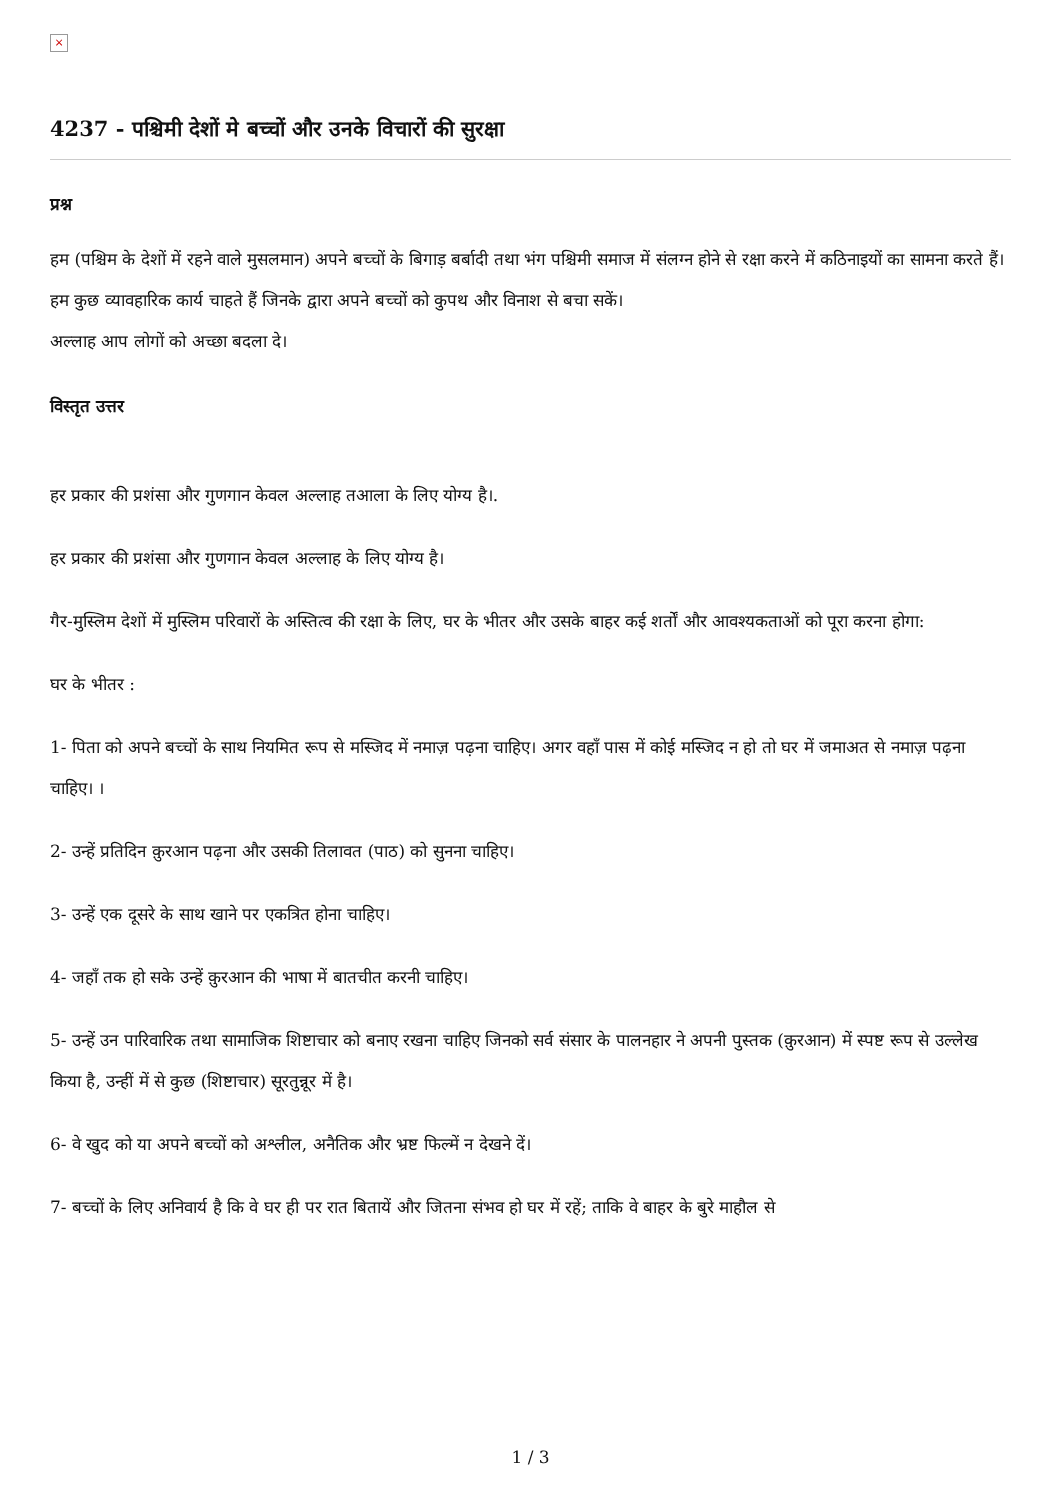×
4237 - पश्चिमी देशों मे बच्चों और उनके विचारों की सुरक्षा
प्रश्न
हम (पश्चिम के देशों में रहने वाले मुसलमान) अपने बच्चों के बिगाड़ बर्बादी तथा भंग पश्चिमी समाज में संलग्न होने से रक्षा करने में कठिनाइयों का सामना करते हैं। हम कुछ व्यावहारिक कार्य चाहते हैं जिनके द्वारा अपने बच्चों को कुपथ और विनाश से बचा सकें।
अल्लाह आप लोगों को अच्छा बदला दे।
विस्तृत उत्तर
हर प्रकार की प्रशंसा और गुणगान केवल अल्लाह तआला के लिए योग्य है।.
हर प्रकार की प्रशंसा और गुणगान केवल अल्लाह के लिए योग्य है।
गैर-मुस्लिम देशों में मुस्लिम परिवारों के अस्तित्व की रक्षा के लिए, घर के भीतर और उसके बाहर कई शर्तों और आवश्यकताओं को पूरा करना होगा:
घर के भीतर :
1- पिता को अपने बच्चों के साथ नियमित रूप से मस्जिद में नमाज़ पढ़ना चाहिए। अगर वहाँ पास में कोई मस्जिद न हो तो घर में जमाअत से नमाज़ पढ़ना चाहिए। ।
2- उन्हें प्रतिदिन क़ुरआन पढ़ना और उसकी तिलावत (पाठ) को सुनना चाहिए।
3- उन्हें एक दूसरे के साथ खाने पर एकत्रित होना चाहिए।
4- जहाँ तक हो सके उन्हें क़ुरआन की भाषा में बातचीत करनी चाहिए।
5- उन्हें उन पारिवारिक तथा सामाजिक शिष्टाचार को बनाए रखना चाहिए जिनको सर्व संसार के पालनहार ने अपनी पुस्तक (क़ुरआन) में स्पष्ट रूप से उल्लेख किया है, उन्हीं में से कुछ (शिष्टाचार) सूरतुन्नूर में है।
6- वे खुद को या अपने बच्चों को अश्लील, अनैतिक और भ्रष्ट फिल्में न देखने दें।
7- बच्चों के लिए अनिवार्य है कि वे घर ही पर रात बितायें और जितना संभव हो घर में रहें; ताकि वे बाहर के बुरे माहौल से
1 / 3